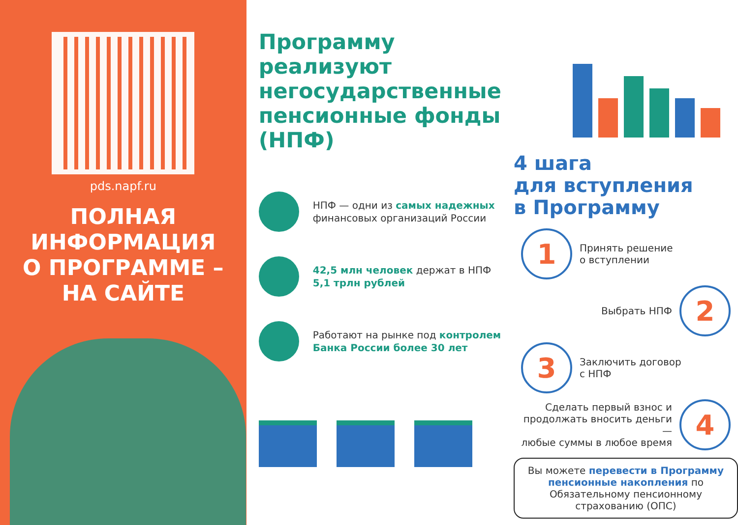pds.napf.ru
ПОЛНАЯ
ИНФОРМАЦИЯ
О ПРОГРАММЕ –
НА САЙТЕ
Программу реализуют негосударственные пенсионные фонды (НПФ)
НПФ — одни из самых надежных финансовых организаций России
42,5 млн человек держат в НПФ 5,1 трлн рублей
Работают на рынке под контролем Банка России более 30 лет
4 шага
для вступления
в Программу
1
Принять решение
о вступлении
Выбрать НПФ
2
3
Заключить договор
с НПФ
Сделать первый взнос и
продолжать вносить деньги —
любые суммы в любое время
4
Вы можете перевести в Программу пенсионные накопления по Обязательному пенсионному страхованию (ОПС)